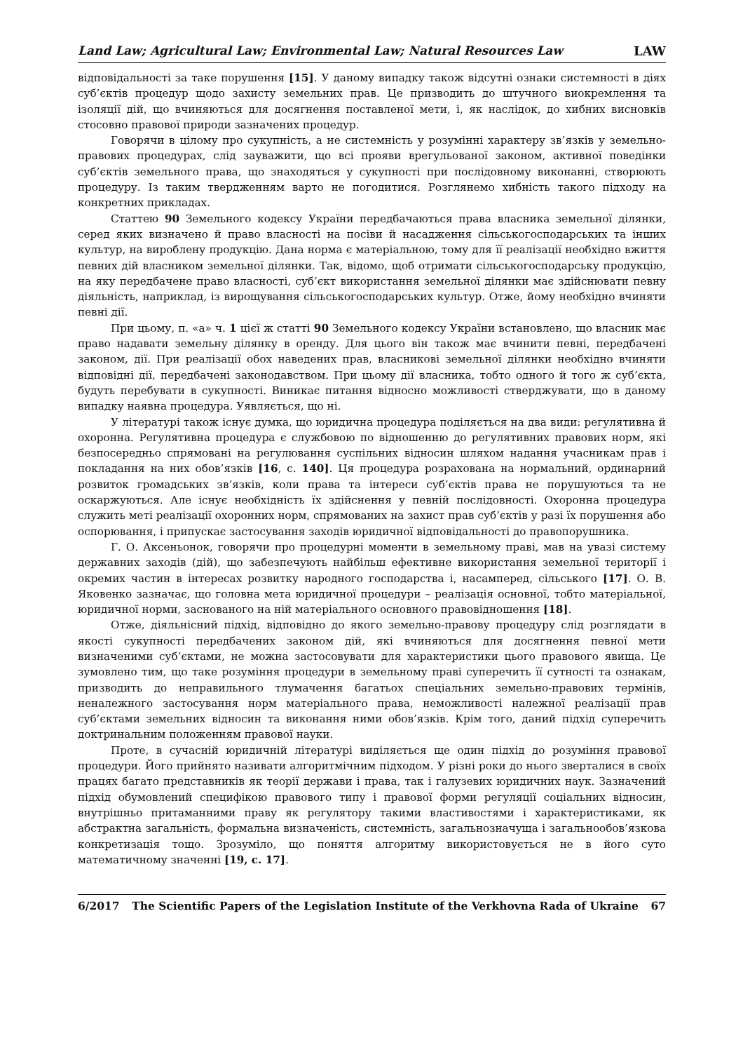Land Law; Agricultural Law; Environmental Law; Natural Resources Law LAW
відповідальності за таке порушення [15]. У даному випадку також відсутні ознаки системності в діях суб’єктів процедур щодо захисту земельних прав. Це призводить до штучного виокремлення та ізоляції дій, що вчиняються для досягнення поставленої мети, і, як наслідок, до хибних висновків стосовно правової природи зазначених процедур.
Говорячи в цілому про сукупність, а не системність у розумінні характеру зв’язків у земельно-правових процедурах, слід зауважити, що всі прояви врегульованої законом, активної поведінки суб’єктів земельного права, що знаходяться у сукупності при послідовному виконанні, створюють процедуру. Із таким твердженням варто не погодитися. Розглянемо хибність такого підходу на конкретних прикладах.
Статтею 90 Земельного кодексу України передбачаються права власника земельної ділянки, серед яких визначено й право власності на посіви й насадження сільськогосподарських та інших культур, на вироблену продукцію. Дана норма є матеріальною, тому для її реалізації необхідно вжиття певних дій власником земельної ділянки. Так, відомо, щоб отримати сільськогосподарську продукцію, на яку передбачене право власності, суб’єкт використання земельної ділянки має здійснювати певну діяльність, наприклад, із вирощування сільськогосподарських культур. Отже, йому необхідно вчиняти певні дії.
При цьому, п. «а» ч. 1 цієї ж статті 90 Земельного кодексу України встановлено, що власник має право надавати земельну ділянку в оренду. Для цього він також має вчинити певні, передбачені законом, дії. При реалізації обох наведених прав, власникові земельної ділянки необхідно вчиняти відповідні дії, передбачені законодавством. При цьому дії власника, тобто одного й того ж суб’єкта, будуть перебувати в сукупності. Виникає питання відносно можливості стверджувати, що в даному випадку наявна процедура. Уявляється, що ні.
У літературі також існує думка, що юридична процедура поділяється на два види: регулятивна й охоронна. Регулятивна процедура є службовою по відношенню до регулятивних правових норм, які безпосередньо спрямовані на регулювання суспільних відносин шляхом надання учасникам прав і покладання на них обов’язків [16, с. 140]. Ця процедура розрахована на нормальний, ординарний розвиток громадських зв’язків, коли права та інтереси суб’єктів права не порушуються та не оскаржуються. Але існує необхідність їх здійснення у певній послідовності. Охоронна процедура служить меті реалізації охоронних норм, спрямованих на захист прав суб’єктів у разі їх порушення або оспорювання, і припускає застосування заходів юридичної відповідальності до правопорушника.
Г. О. Аксеньонок, говорячи про процедурні моменти в земельному праві, мав на увазі систему державних заходів (дій), що забезпечують найбільш ефективне використання земельної території і окремих частин в інтересах розвитку народного господарства і, насамперед, сільського [17]. О. В. Яковенко зазначає, що головна мета юридичної процедури – реалізація основної, тобто матеріальної, юридичної норми, заснованого на ній матеріального основного правовідношення [18].
Отже, діяльнісний підхід, відповідно до якого земельно-правову процедуру слід розглядати в якості сукупності передбачених законом дій, які вчиняються для досягнення певної мети визначеними суб’єктами, не можна застосовувати для характеристики цього правового явища. Це зумовлено тим, що таке розуміння процедури в земельному праві суперечить її сутності та ознакам, призводить до неправильного тлумачення багатьох спеціальних земельно-правових термінів, неналежного застосування норм матеріального права, неможливості належної реалізації прав суб’єктами земельних відносин та виконання ними обов’язків. Крім того, даний підхід суперечить доктринальним положенням правової науки.
Проте, в сучасній юридичній літературі виділяється ще один підхід до розуміння правової процедури. Його прийнято називати алгоритмічним підходом. У різні роки до нього зверталися в своїх працях багато представників як теорії держави і права, так і галузевих юридичних наук. Зазначений підхід обумовлений специфікою правового типу і правової форми регуляції соціальних відносин, внутрішньо притаманними праву як регулятору такими властивостями і характеристиками, як абстрактна загальність, формальна визначеність, системність, загальнозначуща і загальнообов’язкова конкретизація тощо. Зрозуміло, що поняття алгоритму використовується не в його суто математичному значенні [19, с. 17].
6/2017 The Scientific Papers of the Legislation Institute of the Verkhovna Rada of Ukraine 67